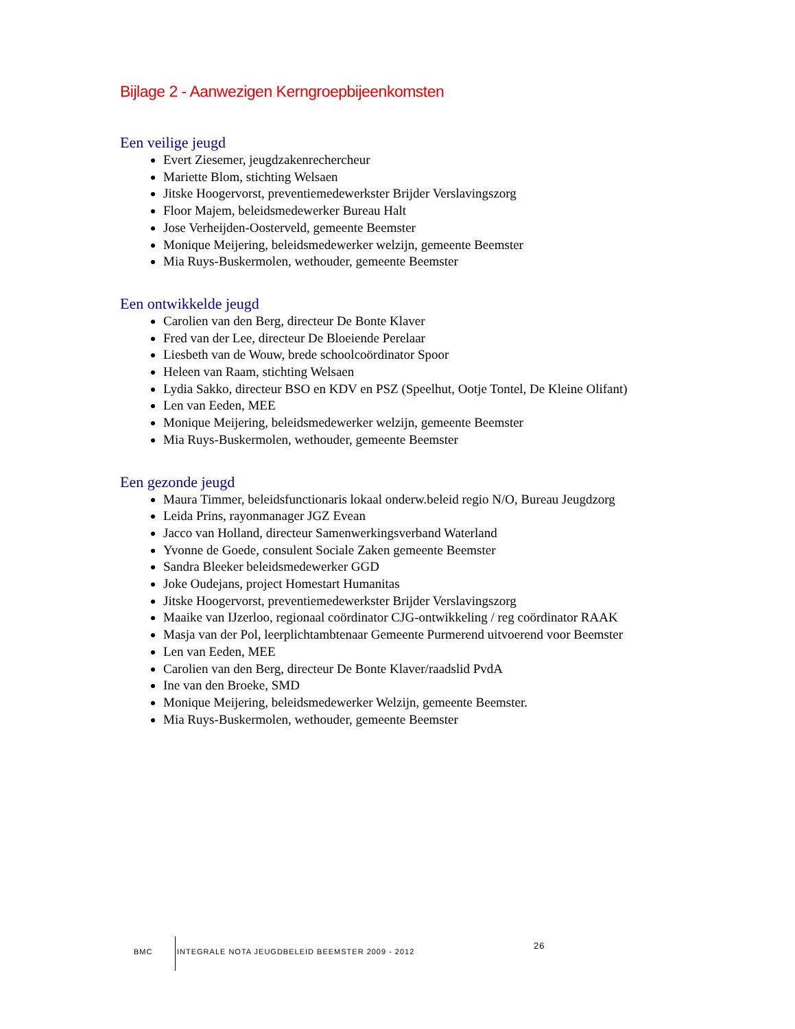Bijlage 2 - Aanwezigen Kerngroepbijeenkomsten
Een veilige jeugd
Evert Ziesemer, jeugdzakenrechercheur
Mariette Blom, stichting Welsaen
Jitske Hoogervorst, preventiemedewerkster Brijder Verslavingszorg
Floor Majem, beleidsmedewerker Bureau Halt
Jose Verheijden-Oosterveld, gemeente Beemster
Monique Meijering, beleidsmedewerker welzijn, gemeente Beemster
Mia Ruys-Buskermolen, wethouder, gemeente Beemster
Een ontwikkelde jeugd
Carolien van den Berg, directeur De Bonte Klaver
Fred van der Lee, directeur De Bloeiende Perelaar
Liesbeth van de Wouw, brede schoolcoördinator Spoor
Heleen van Raam, stichting Welsaen
Lydia Sakko, directeur BSO en KDV en PSZ (Speelhut, Ootje Tontel, De Kleine Olifant)
Len van Eeden, MEE
Monique Meijering, beleidsmedewerker welzijn, gemeente Beemster
Mia Ruys-Buskermolen, wethouder, gemeente Beemster
Een gezonde jeugd
Maura Timmer, beleidsfunctionaris lokaal onderw.beleid regio N/O, Bureau Jeugdzorg
Leida Prins, rayonmanager JGZ Evean
Jacco van Holland, directeur Samenwerkingsverband Waterland
Yvonne de Goede, consulent Sociale Zaken gemeente Beemster
Sandra Bleeker beleidsmedewerker GGD
Joke Oudejans, project Homestart Humanitas
Jitske Hoogervorst, preventiemedewerkster Brijder Verslavingszorg
Maaike van IJzerloo, regionaal coördinator CJG-ontwikkeling / reg coördinator RAAK
Masja van der Pol, leerplichtambtenaar Gemeente Purmerend uitvoerend voor Beemster
Len van Eeden, MEE
Carolien van den Berg, directeur De Bonte Klaver/raadslid PvdA
Ine van den Broeke, SMD
Monique Meijering, beleidsmedewerker Welzijn, gemeente Beemster.
Mia Ruys-Buskermolen, wethouder, gemeente Beemster
BMC
INTEGRALE NOTA JEUGDBELEID BEEMSTER 2009 - 2012
26